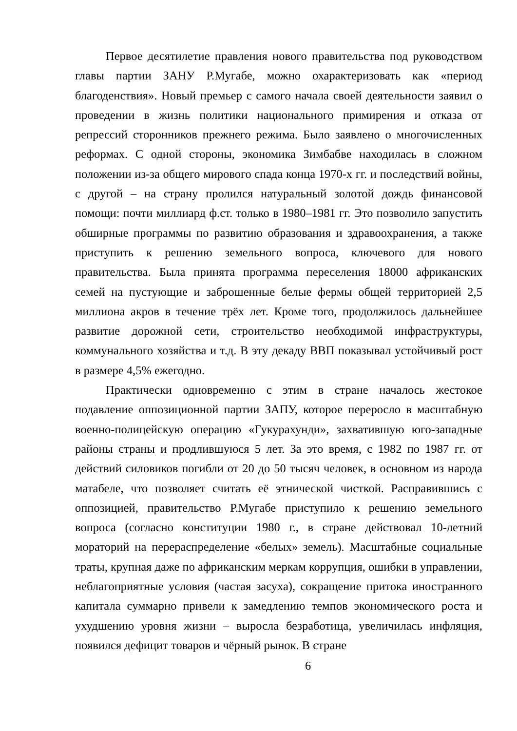Первое десятилетие правления нового правительства под руководством главы партии ЗАНУ Р.Мугабе, можно охарактеризовать как «период благоденствия». Новый премьер с самого начала своей деятельности заявил о проведении в жизнь политики национального примирения и отказа от репрессий сторонников прежнего режима. Было заявлено о многочисленных реформах. С одной стороны, экономика Зимбабве находилась в сложном положении из-за общего мирового спада конца 1970-х гг. и последствий войны, с другой – на страну пролился натуральный золотой дождь финансовой помощи: почти миллиард ф.ст. только в 1980–1981 гг. Это позволило запустить обширные программы по развитию образования и здравоохранения, а также приступить к решению земельного вопроса, ключевого для нового правительства. Была принята программа переселения 18000 африканских семей на пустующие и заброшенные белые фермы общей территорией 2,5 миллиона акров в течение трёх лет. Кроме того, продолжилось дальнейшее развитие дорожной сети, строительство необходимой инфраструктуры, коммунального хозяйства и т.д. В эту декаду ВВП показывал устойчивый рост в размере 4,5% ежегодно.
Практически одновременно с этим в стране началось жестокое подавление оппозиционной партии ЗАПУ, которое переросло в масштабную военно-полицейскую операцию «Гукурахунди», захватившую юго-западные районы страны и продлившуюся 5 лет. За это время, с 1982 по 1987 гг. от действий силовиков погибли от 20 до 50 тысяч человек, в основном из народа матабеле, что позволяет считать её этнической чисткой. Расправившись с оппозицией, правительство Р.Мугабе приступило к решению земельного вопроса (согласно конституции 1980 г., в стране действовал 10-летний мораторий на перераспределение «белых» земель). Масштабные социальные траты, крупная даже по африканским меркам коррупция, ошибки в управлении, неблагоприятные условия (частая засуха), сокращение притока иностранного капитала суммарно привели к замедлению темпов экономического роста и ухудшению уровня жизни – выросла безработица, увеличилась инфляция, появился дефицит товаров и чёрный рынок. В стране
6